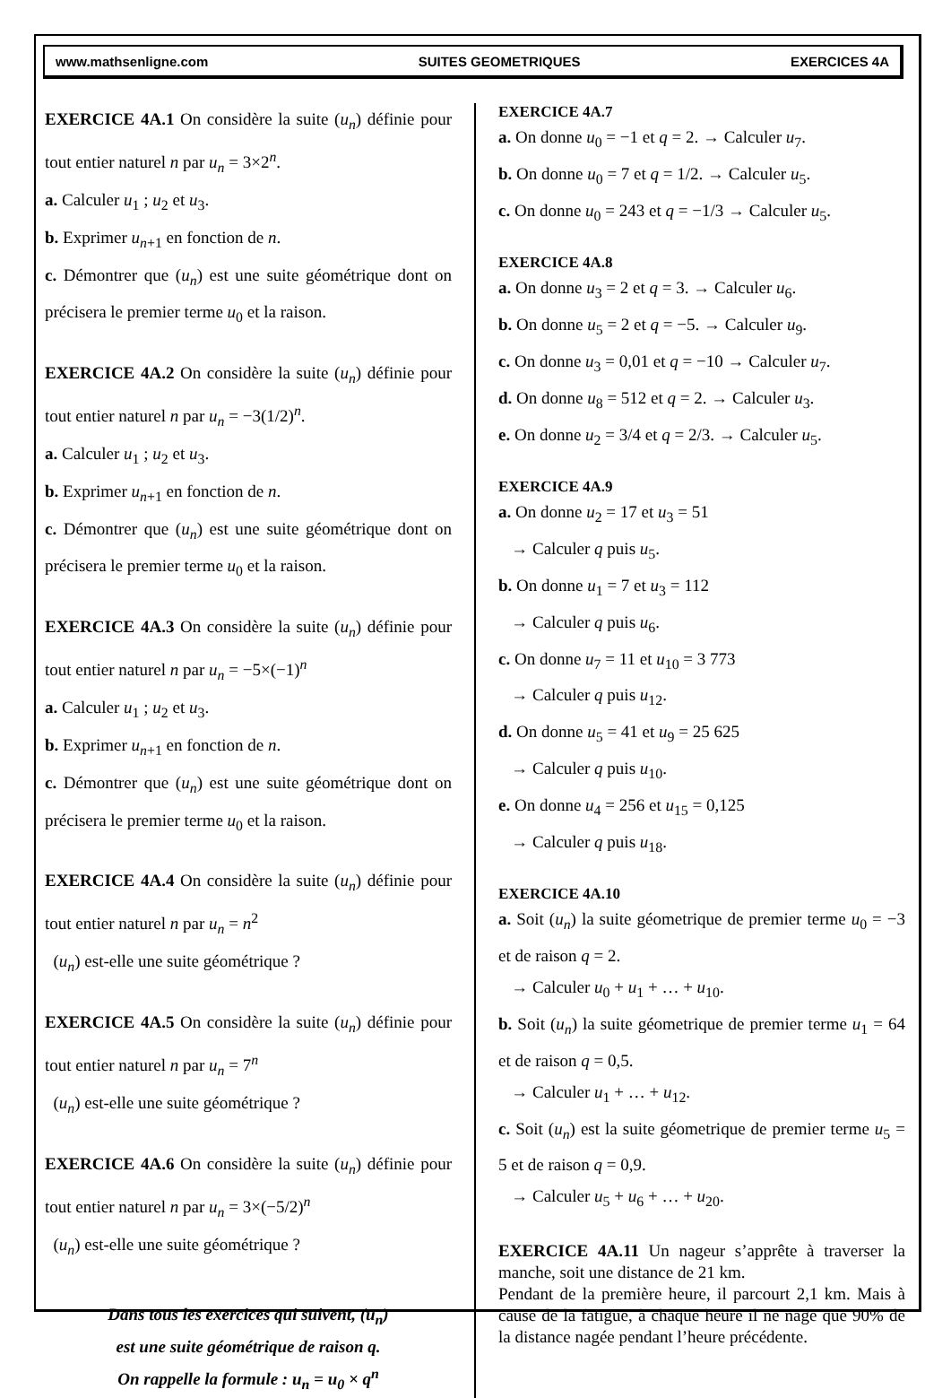www.mathsenligne.com SUITES GEOMETRIQUES EXERCICES 4A
EXERCICE 4A.1 On considère la suite (u<sub>n</sub>) définie pour tout entier naturel n par u<sub>n</sub> = 3×2<sup>n</sup>.
a. Calculer u<sub>1</sub> ; u<sub>2</sub> et u<sub>3</sub>.
b. Exprimer u<sub>n+1</sub> en fonction de n.
c. Démontrer que (u<sub>n</sub>) est une suite géométrique dont on précisera le premier terme u<sub>0</sub> et la raison.
EXERCICE 4A.2 On considère la suite (u<sub>n</sub>) définie pour tout entier naturel n par u<sub>n</sub> = −3(1/2)<sup>n</sup>.
a. Calculer u<sub>1</sub> ; u<sub>2</sub> et u<sub>3</sub>.
b. Exprimer u<sub>n+1</sub> en fonction de n.
c. Démontrer que (u<sub>n</sub>) est une suite géométrique dont on précisera le premier terme u<sub>0</sub> et la raison.
EXERCICE 4A.3 On considère la suite (u<sub>n</sub>) définie pour tout entier naturel n par u<sub>n</sub> = −5×(−1)<sup>n</sup>
a. Calculer u<sub>1</sub> ; u<sub>2</sub> et u<sub>3</sub>.
b. Exprimer u<sub>n+1</sub> en fonction de n.
c. Démontrer que (u<sub>n</sub>) est une suite géométrique dont on précisera le premier terme u<sub>0</sub> et la raison.
EXERCICE 4A.4 On considère la suite (u<sub>n</sub>) définie pour tout entier naturel n par u<sub>n</sub> = n<sup>2</sup>
(u<sub>n</sub>) est-elle une suite géométrique ?
EXERCICE 4A.5 On considère la suite (u<sub>n</sub>) définie pour tout entier naturel n par u<sub>n</sub> = 7<sup>n</sup>
(u<sub>n</sub>) est-elle une suite géométrique ?
EXERCICE 4A.6 On considère la suite (u<sub>n</sub>) définie pour tout entier naturel n par u<sub>n</sub> = 3×(−5/2)<sup>n</sup>
(u<sub>n</sub>) est-elle une suite géométrique ?
Dans tous les exercices qui suivent, (u<sub>n</sub>)
est une suite géométrique de raison q.
On rappelle la formule : u<sub>n</sub> = u<sub>0</sub> × q<sup>n</sup>
EXERCICE 4A.7
a. On donne u<sub>0</sub> = −1 et q = 2. → Calculer u<sub>7</sub>.
b. On donne u<sub>0</sub> = 7 et q = 1/2. → Calculer u<sub>5</sub>.
c. On donne u<sub>0</sub> = 243 et q = −1/3 → Calculer u<sub>5</sub>.
EXERCICE 4A.8
a. On donne u<sub>3</sub> = 2 et q = 3. → Calculer u<sub>6</sub>.
b. On donne u<sub>5</sub> = 2 et q = −5. → Calculer u<sub>9</sub>.
c. On donne u<sub>3</sub> = 0,01 et q = −10 → Calculer u<sub>7</sub>.
d. On donne u<sub>8</sub> = 512 et q = 2. → Calculer u<sub>3</sub>.
e. On donne u<sub>2</sub> = 3/4 et q = 2/3. → Calculer u<sub>5</sub>.
EXERCICE 4A.9
a. On donne u<sub>2</sub> = 17 et u<sub>3</sub> = 51
→ Calculer q puis u<sub>5</sub>.
b. On donne u<sub>1</sub> = 7 et u<sub>3</sub> = 112
→ Calculer q puis u<sub>6</sub>.
c. On donne u<sub>7</sub> = 11 et u<sub>10</sub> = 3 773
→ Calculer q puis u<sub>12</sub>.
d. On donne u<sub>5</sub> = 41 et u<sub>9</sub> = 25 625
→ Calculer q puis u<sub>10</sub>.
e. On donne u<sub>4</sub> = 256 et u<sub>15</sub> = 0,125
→ Calculer q puis u<sub>18</sub>.
EXERCICE 4A.10
a. Soit (u<sub>n</sub>) la suite géometrique de premier terme u<sub>0</sub> = −3 et de raison q = 2.
→ Calculer u<sub>0</sub> + u<sub>1</sub> + … + u<sub>10</sub>.
b. Soit (u<sub>n</sub>) la suite géometrique de premier terme u<sub>1</sub> = 64 et de raison q = 0,5.
→ Calculer u<sub>1</sub> + … + u<sub>12</sub>.
c. Soit (u<sub>n</sub>) est la suite géometrique de premier terme u<sub>5</sub> = 5 et de raison q = 0,9.
→ Calculer u<sub>5</sub> + u<sub>6</sub> + … + u<sub>20</sub>.
EXERCICE 4A.11 Un nageur s’apprête à traverser la manche, soit une distance de 21 km.
Pendant de la première heure, il parcourt 2,1 km. Mais à cause de la fatigue, à chaque heure il ne nage que 90% de la distance nagée pendant l’heure précédente.